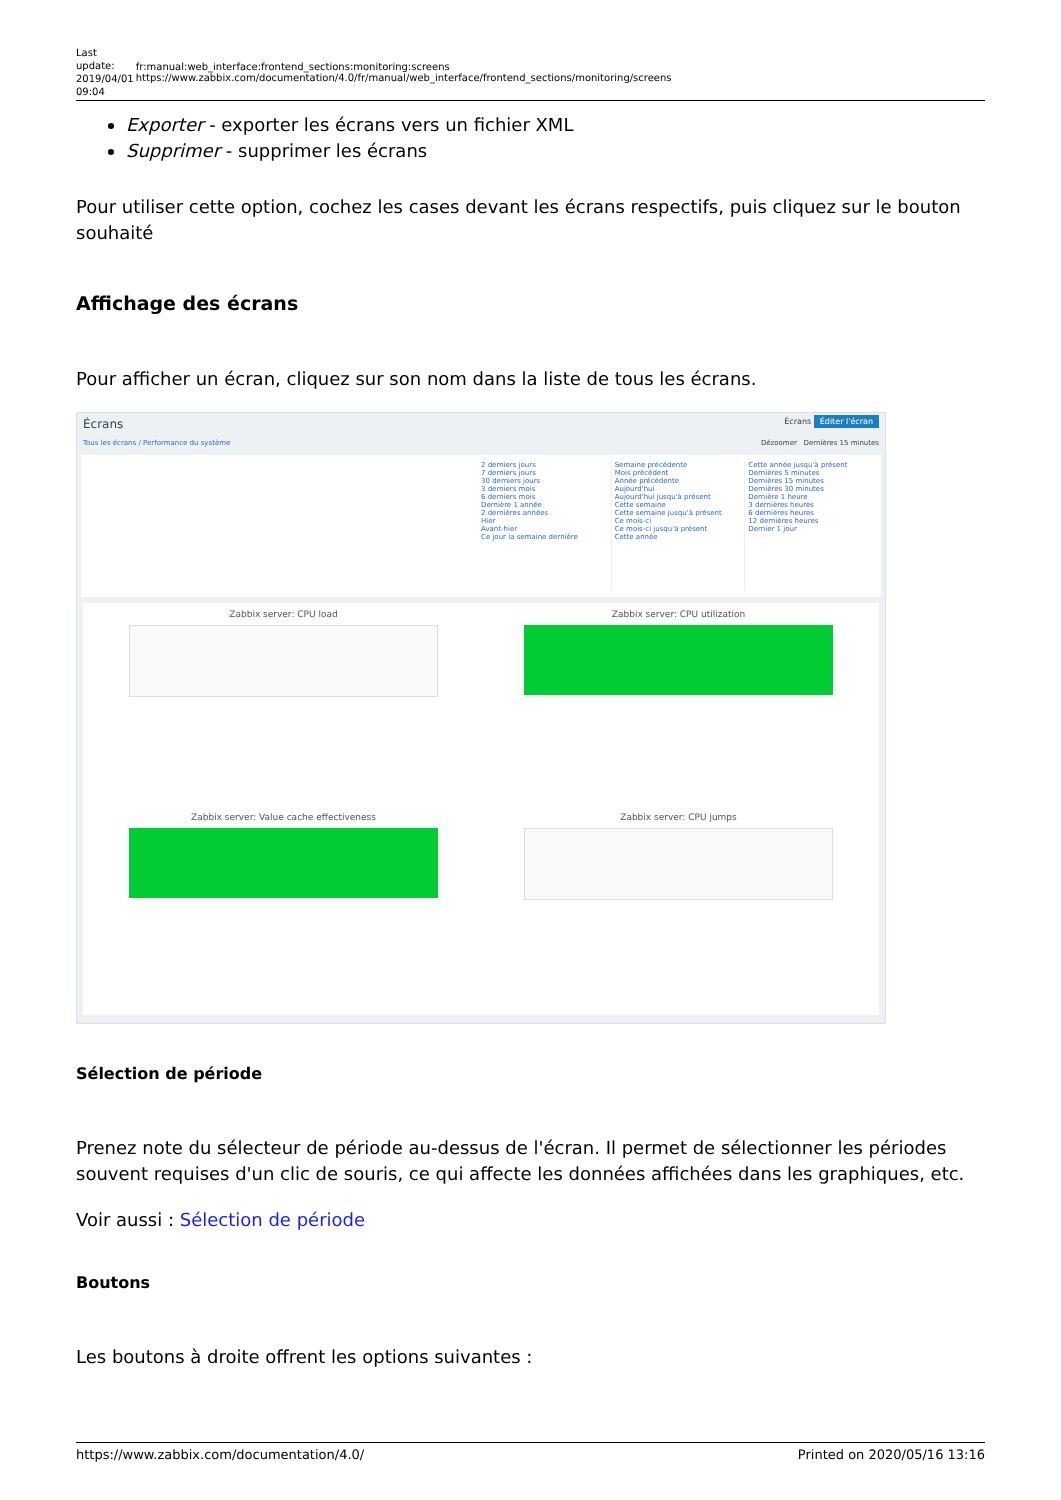Last update: 2019/04/01 09:04
fr:manual:web_interface:frontend_sections:monitoring:screens https://www.zabbix.com/documentation/4.0/fr/manual/web_interface/frontend_sections/monitoring/screens
Exporter - exporter les écrans vers un fichier XML
Supprimer - supprimer les écrans
Pour utiliser cette option, cochez les cases devant les écrans respectifs, puis cliquez sur le bouton souhaité
Affichage des écrans
Pour afficher un écran, cliquez sur son nom dans la liste de tous les écrans.
Écrans Écrans Éditer l'écran
Tous les écrans / Performance du système Dézoomer Dernières 15 minutes
2 derniers jours
7 derniers jours
30 derniers jours
3 derniers mois
6 derniers mois
Dernière 1 année
2 dernières années
Hier
Avant-hier
Ce jour la semaine dernière
Semaine précédente
Mois précédent
Année précédente
Aujourd'hui
Aujourd'hui jusqu'à présent
Cette semaine
Cette semaine jusqu'à présent
Ce mois-ci
Ce mois-ci jusqu'à présent
Cette année
Cette année jusqu'à présent
Dernières 5 minutes
Dernières 15 minutes
Dernières 30 minutes
Dernière 1 heure
3 dernières heures
6 dernières heures
12 dernières heures
Dernier 1 jour
Zabbix server: CPU load
Zabbix server: CPU utilization
Zabbix server: Value cache effectiveness
Zabbix server: CPU jumps
Sélection de période
Prenez note du sélecteur de période au-dessus de l'écran. Il permet de sélectionner les périodes souvent requises d'un clic de souris, ce qui affecte les données affichées dans les graphiques, etc.
Voir aussi : Sélection de période
Boutons
Les boutons à droite offrent les options suivantes :
https://www.zabbix.com/documentation/4.0/ Printed on 2020/05/16 13:16